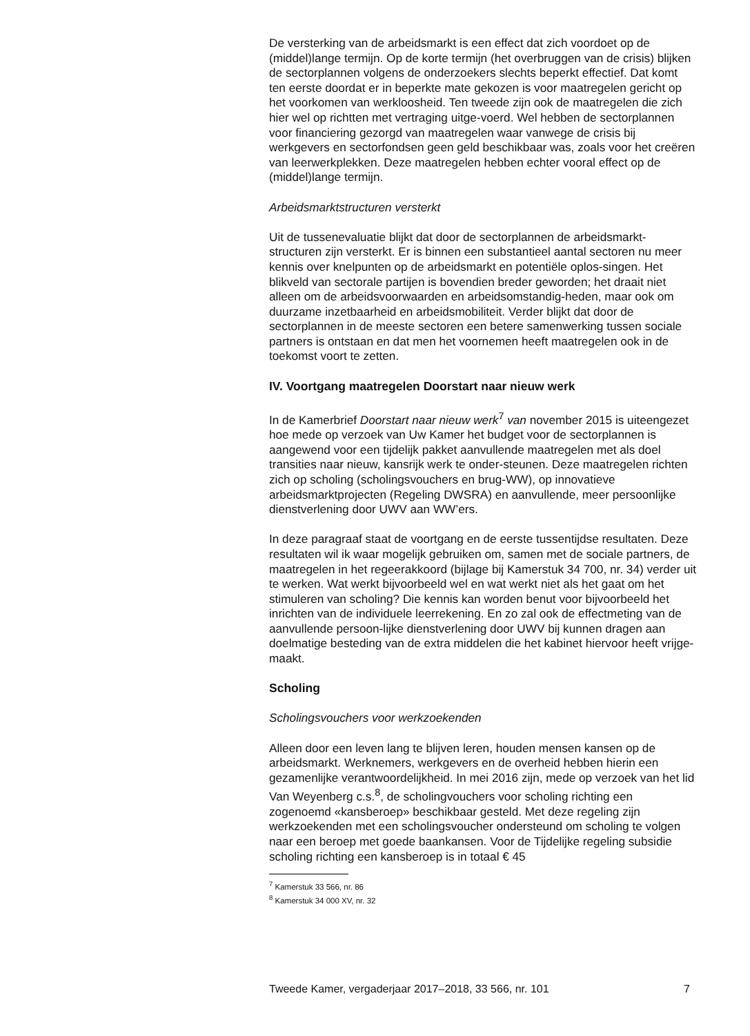De versterking van de arbeidsmarkt is een effect dat zich voordoet op de (middel)lange termijn. Op de korte termijn (het overbruggen van de crisis) blijken de sectorplannen volgens de onderzoekers slechts beperkt effectief. Dat komt ten eerste doordat er in beperkte mate gekozen is voor maatregelen gericht op het voorkomen van werkloosheid. Ten tweede zijn ook de maatregelen die zich hier wel op richtten met vertraging uitge-voerd. Wel hebben de sectorplannen voor financiering gezorgd van maatregelen waar vanwege de crisis bij werkgevers en sectorfondsen geen geld beschikbaar was, zoals voor het creëren van leerwerkplekken. Deze maatregelen hebben echter vooral effect op de (middel)lange termijn.
Arbeidsmarktstructuren versterkt
Uit de tussenevaluatie blijkt dat door de sectorplannen de arbeidsmarkt-structuren zijn versterkt. Er is binnen een substantieel aantal sectoren nu meer kennis over knelpunten op de arbeidsmarkt en potentiële oplos-singen. Het blikveld van sectorale partijen is bovendien breder geworden; het draait niet alleen om de arbeidsvoorwaarden en arbeidsomstandig-heden, maar ook om duurzame inzetbaarheid en arbeidsmobiliteit. Verder blijkt dat door de sectorplannen in de meeste sectoren een betere samenwerking tussen sociale partners is ontstaan en dat men het voornemen heeft maatregelen ook in de toekomst voort te zetten.
IV. Voortgang maatregelen Doorstart naar nieuw werk
In de Kamerbrief Doorstart naar nieuw werk<sup>7</sup> van november 2015 is uiteengezet hoe mede op verzoek van Uw Kamer het budget voor de sectorplannen is aangewend voor een tijdelijk pakket aanvullende maatregelen met als doel transities naar nieuw, kansrijk werk te onder-steunen. Deze maatregelen richten zich op scholing (scholingsvouchers en brug-WW), op innovatieve arbeidsmarktprojecten (Regeling DWSRA) en aanvullende, meer persoonlijke dienstverlening door UWV aan WW’ers.
In deze paragraaf staat de voortgang en de eerste tussentijdse resultaten. Deze resultaten wil ik waar mogelijk gebruiken om, samen met de sociale partners, de maatregelen in het regeerakkoord (bijlage bij Kamerstuk 34 700, nr. 34) verder uit te werken. Wat werkt bijvoorbeeld wel en wat werkt niet als het gaat om het stimuleren van scholing? Die kennis kan worden benut voor bijvoorbeeld het inrichten van de individuele leerrekening. En zo zal ook de effectmeting van de aanvullende persoon-lijke dienstverlening door UWV bij kunnen dragen aan doelmatige besteding van de extra middelen die het kabinet hiervoor heeft vrijge-maakt.
Scholing
Scholingsvouchers voor werkzoekenden
Alleen door een leven lang te blijven leren, houden mensen kansen op de arbeidsmarkt. Werknemers, werkgevers en de overheid hebben hierin een gezamenlijke verantwoordelijkheid. In mei 2016 zijn, mede op verzoek van het lid Van Weyenberg c.s.<sup>8</sup>, de scholingvouchers voor scholing richting een zogenoemd «kansberoep» beschikbaar gesteld. Met deze regeling zijn werkzoekenden met een scholingsvoucher ondersteund om scholing te volgen naar een beroep met goede baankansen. Voor de Tijdelijke regeling subsidie scholing richting een kansberoep is in totaal € 45
<sup>7</sup> Kamerstuk 33 566, nr. 86
<sup>8</sup> Kamerstuk 34 000 XV, nr. 32
Tweede Kamer, vergaderjaar 2017–2018, 33 566, nr. 101 7